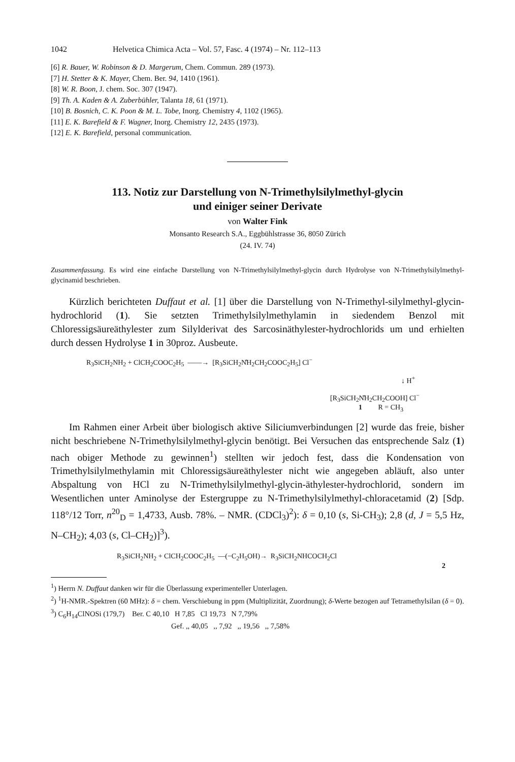1042 Helvetica Chimica Acta – Vol. 57, Fasc. 4 (1974) – Nr. 112–113
[6] R. Bauer, W. Robinson & D. Margerum, Chem. Commun. 289 (1973).
[7] H. Stetter & K. Mayer, Chem. Ber. 94, 1410 (1961).
[8] W. R. Boon, J. chem. Soc. 307 (1947).
[9] Th. A. Kaden & A. Zuberbühler, Talanta 18, 61 (1971).
[10] B. Bosnich, C. K. Poon & M. L. Tobe, Inorg. Chemistry 4, 1102 (1965).
[11] E. K. Barefield & F. Wagner, Inorg. Chemistry 12, 2435 (1973).
[12] E. K. Barefield, personal communication.
113. Notiz zur Darstellung von N-Trimethylsilylmethyl-glycin
und einiger seiner Derivate
von Walter Fink
Monsanto Research S.A., Eggbühlstrasse 36, 8050 Zürich
(24. IV. 74)
Zusammenfassung. Es wird eine einfache Darstellung von N-Trimethylsilylmethyl-glycin durch Hydrolyse von N-Trimethylsilylmethyl-glycinamid beschrieben.
Kürzlich berichteten Duffaut et al. [1] über die Darstellung von N-Trimethyl-silylmethyl-glycin-hydrochlorid (1). Sie setzten Trimethylsilylmethylamin in siedendem Benzol mit Chloressigsäureäthylester zum Silylderivat des Sarcosinäthylester-hydrochlorids um und erhielten durch dessen Hydrolyse 1 in 30proz. Ausbeute.
R<sub>3</sub>SiCH<sub>2</sub>NH<sub>2</sub> + ClCH<sub>2</sub>COOC<sub>2</sub>H<sub>5</sub> ——→ [R<sub>3</sub>SiCH<sub>2</sub>N̊H<sub>2</sub>CH<sub>2</sub>COOC<sub>2</sub>H<sub>5</sub>] Cl<sup>−</sup>
↓ H<sup>+</sup>
[R<sub>3</sub>SiCH<sub>2</sub>N̊H<sub>2</sub>CH<sub>2</sub>COOH] Cl<sup>−</sup>
1 R = CH<sub>3</sub>
Im Rahmen einer Arbeit über biologisch aktive Siliciumverbindungen [2] wurde das freie, bisher nicht beschriebene N-Trimethylsilylmethyl-glycin benötigt. Bei Versuchen das entsprechende Salz (1) nach obiger Methode zu gewinnen<sup>1</sup>) stellten wir jedoch fest, dass die Kondensation von Trimethylsilylmethylamin mit Chloressigsäureäthylester nicht wie angegeben abläuft, also unter Abspaltung von HCl zu N-Trimethylsilylmethyl-glycin-äthylester-hydrochlorid, sondern im Wesentlichen unter Aminolyse der Estergruppe zu N-Trimethylsilylmethyl-chloracetamid (2) [Sdp. 118°/12 Torr, n<sup>20</sup><sub>D</sub> = 1,4733, Ausb. 78%. – NMR. (CDCl<sub>3</sub>)<sup>2</sup>): δ = 0,10 (s, Si-CH<sub>3</sub>); 2,8 (d, J = 5,5 Hz, N–CH<sub>2</sub>); 4,03 (s, Cl–CH<sub>2</sub>)]<sup>3</sup>).
R<sub>3</sub>SiCH<sub>2</sub>NH<sub>2</sub> + ClCH<sub>2</sub>COOC<sub>2</sub>H<sub>5</sub> —(−C<sub>2</sub>H<sub>5</sub>OH)→ R<sub>3</sub>SiCH<sub>2</sub>NHCOCH<sub>2</sub>Cl
2
<sup>1</sup>) Herrn N. Duffaut danken wir für die Überlassung experimenteller Unterlagen.
<sup>2</sup>) <sup>1</sup>H-NMR.-Spektren (60 MHz): δ = chem. Verschiebung in ppm (Multiplizität, Zuordnung); δ-Werte bezogen auf Tetramethylsilan (δ = 0).
<sup>3</sup>) C<sub>6</sub>H<sub>14</sub>ClNOSi (179,7) Ber. C 40,10 H 7,85 Cl 19,73 N 7,79%
Gef. ,, 40,05 ,, 7,92 ,, 19,56 ,, 7,58%